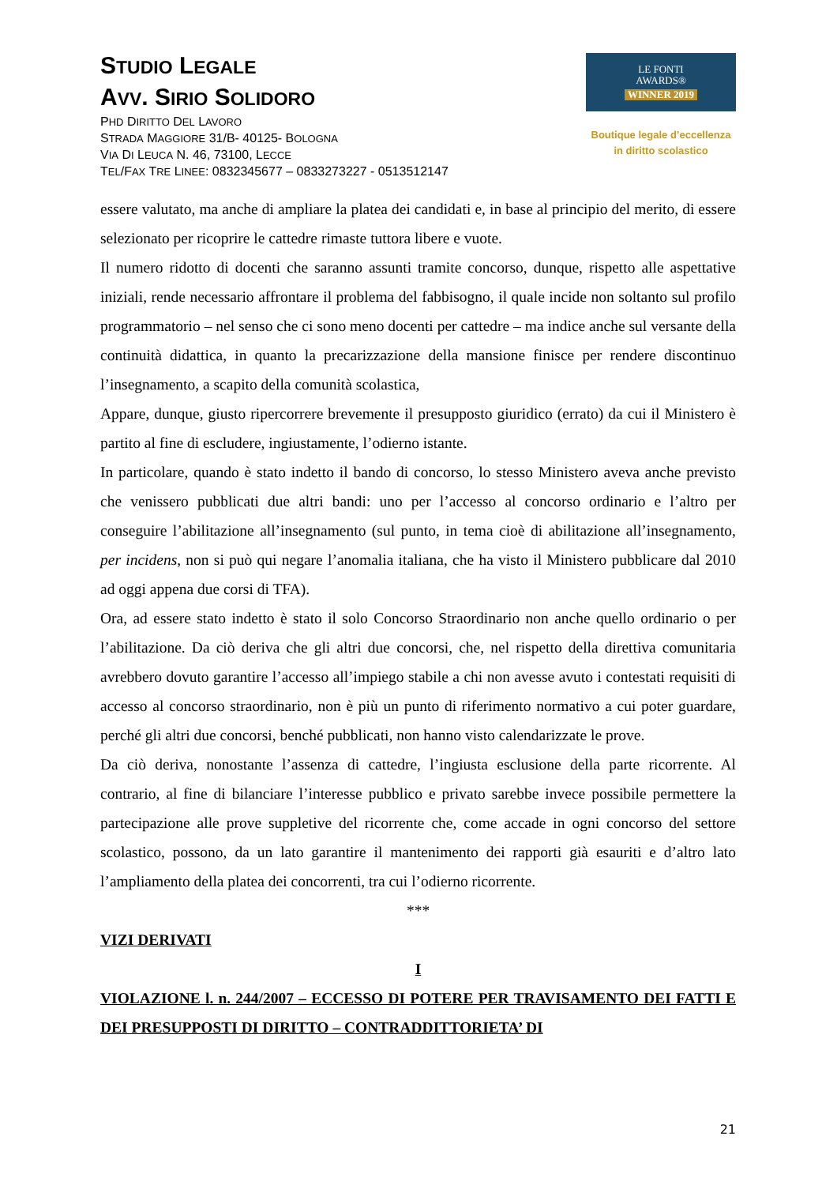STUDIO LEGALE
AVV. SIRIO SOLIDORO
PHD DIRITTO DEL LAVORO
STRADA MAGGIORE 31/B- 40125- BOLOGNA
VIA DI LEUCA N. 46, 73100, LECCE
TEL/FAX TRE LINEE: 0832345677 – 0833273227 - 0513512147
LE FONTI
AWARDS®
WINNER 2019
Boutique legale d’eccellenza
in diritto scolastico
essere valutato, ma anche di ampliare la platea dei candidati e, in base al principio del merito, di essere selezionato per ricoprire le cattedre rimaste tuttora libere e vuote.
Il numero ridotto di docenti che saranno assunti tramite concorso, dunque, rispetto alle aspettative iniziali, rende necessario affrontare il problema del fabbisogno, il quale incide non soltanto sul profilo programmatorio – nel senso che ci sono meno docenti per cattedre – ma indice anche sul versante della continuità didattica, in quanto la precarizzazione della mansione finisce per rendere discontinuo l’insegnamento, a scapito della comunità scolastica,
Appare, dunque, giusto ripercorrere brevemente il presupposto giuridico (errato) da cui il Ministero è partito al fine di escludere, ingiustamente, l’odierno istante.
In particolare, quando è stato indetto il bando di concorso, lo stesso Ministero aveva anche previsto che venissero pubblicati due altri bandi: uno per l’accesso al concorso ordinario e l’altro per conseguire l’abilitazione all’insegnamento (sul punto, in tema cioè di abilitazione all’insegnamento, per incidens, non si può qui negare l’anomalia italiana, che ha visto il Ministero pubblicare dal 2010 ad oggi appena due corsi di TFA).
Ora, ad essere stato indetto è stato il solo Concorso Straordinario non anche quello ordinario o per l’abilitazione. Da ciò deriva che gli altri due concorsi, che, nel rispetto della direttiva comunitaria avrebbero dovuto garantire l’accesso all’impiego stabile a chi non avesse avuto i contestati requisiti di accesso al concorso straordinario, non è più un punto di riferimento normativo a cui poter guardare, perché gli altri due concorsi, benché pubblicati, non hanno visto calendarizzate le prove.
Da ciò deriva, nonostante l’assenza di cattedre, l’ingiusta esclusione della parte ricorrente. Al contrario, al fine di bilanciare l’interesse pubblico e privato sarebbe invece possibile permettere la partecipazione alle prove suppletive del ricorrente che, come accade in ogni concorso del settore scolastico, possono, da un lato garantire il mantenimento dei rapporti già esauriti e d’altro lato l’ampliamento della platea dei concorrenti, tra cui l’odierno ricorrente.
***
VIZI DERIVATI
I
VIOLAZIONE l. n. 244/2007 – ECCESSO DI POTERE PER TRAVISAMENTO DEI FATTI E DEI PRESUPPOSTI DI DIRITTO – CONTRADDITTORIETA’ DI
21